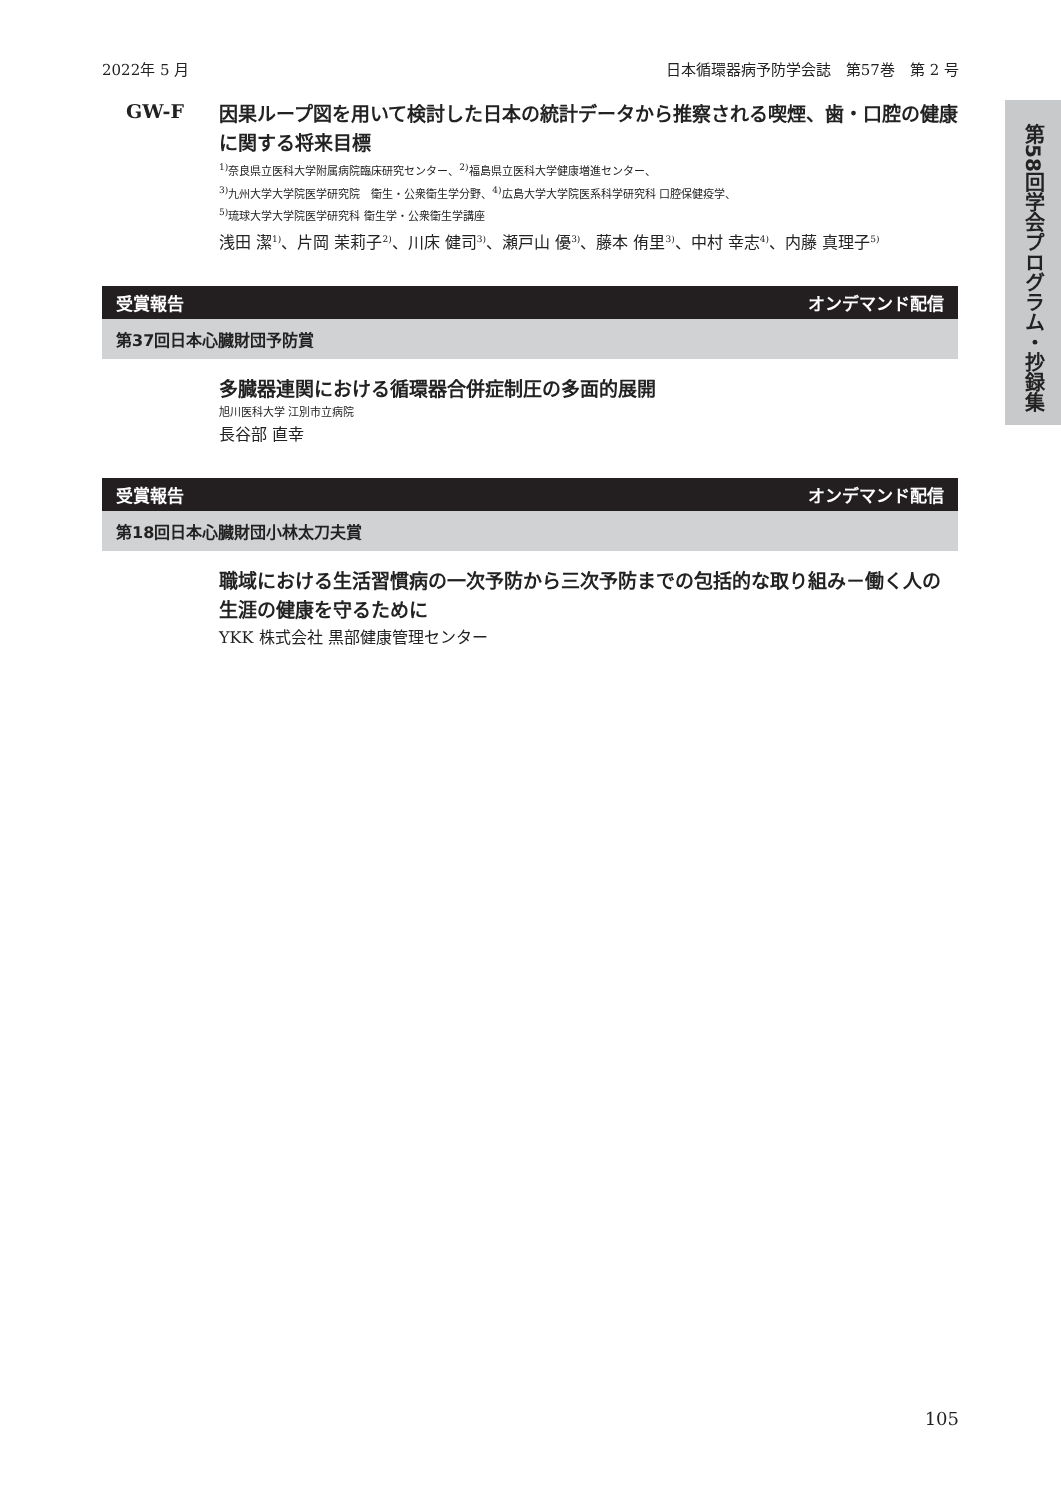2022年 5 月 日本循環器病予防学会誌　第57巻　第 2 号
第58回学会プログラム・抄録集
GW-F
因果ループ図を用いて検討した日本の統計データから推察される喫煙、歯・口腔の健康に関する将来目標
<sup>1)</sup> 奈良県立医科大学附属病院臨床研究センター、<sup>2)</sup>福島県立医科大学健康増進センター、
<sup>3)</sup> 九州大学大学院医学研究院　衛生・公衆衛生学分野、<sup>4)</sup>広島大学大学院医系科学研究科 口腔保健疫学、
<sup>5)</sup> 琉球大学大学院医学研究科 衛生学・公衆衛生学講座
浅田 潔<sup>1)</sup>、片岡 茉莉子<sup>2)</sup>、川床 健司<sup>3)</sup>、瀬戸山 優<sup>3)</sup>、藤本 侑里<sup>3)</sup>、中村 幸志<sup>4)</sup>、内藤 真理子<sup>5)</sup>
受賞報告 オンデマンド配信
第37回日本心臓財団予防賞
多臓器連関における循環器合併症制圧の多面的展開
旭川医科大学 江別市立病院
長谷部 直幸
受賞報告 オンデマンド配信
第18回日本心臓財団小林太刀夫賞
職域における生活習慣病の一次予防から三次予防までの包括的な取り組み－働く人の生涯の健康を守るために
YKK 株式会社 黒部健康管理センター
105